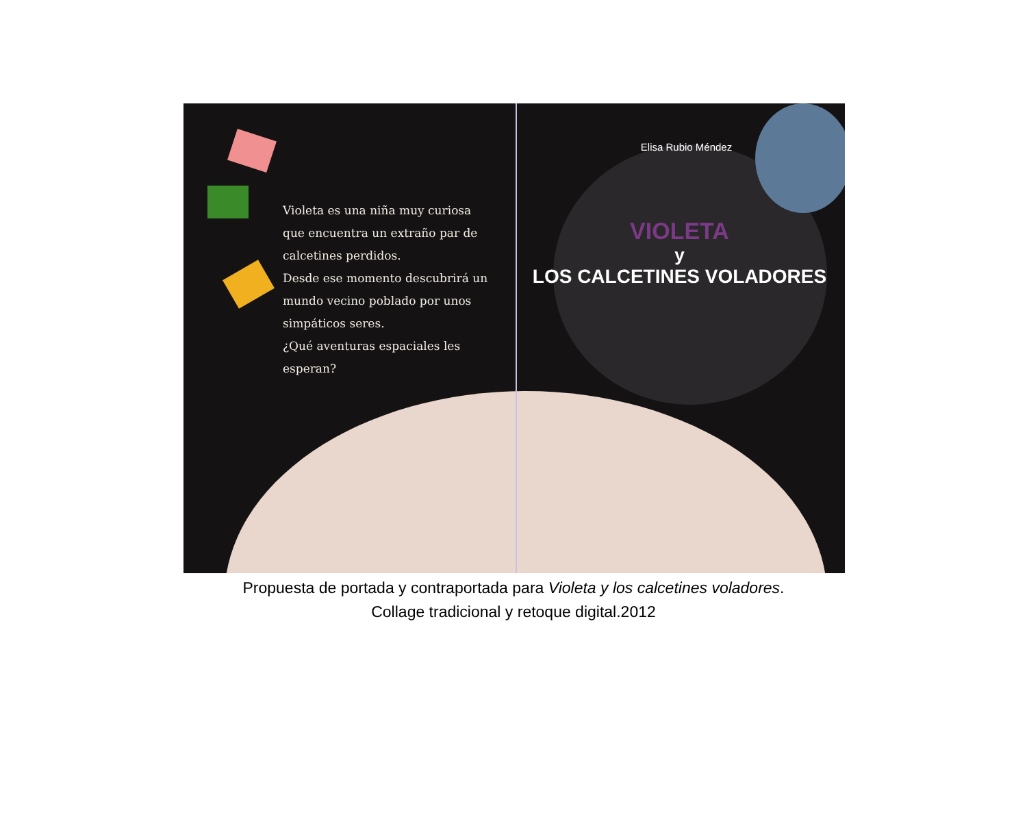Violeta es una niña muy curiosa
que encuentra un extraño par de
calcetines perdidos.
Desde ese momento descubrirá un
mundo vecino poblado por unos
simpáticos seres.
¿Qué aventuras espaciales les
esperan?
Elisa Rubio Méndez
VIOLETA
y
LOS CALCETINES VOLADORES
Propuesta de portada y contraportada para Violeta y los calcetines voladores.
Collage tradicional y retoque digital.2012